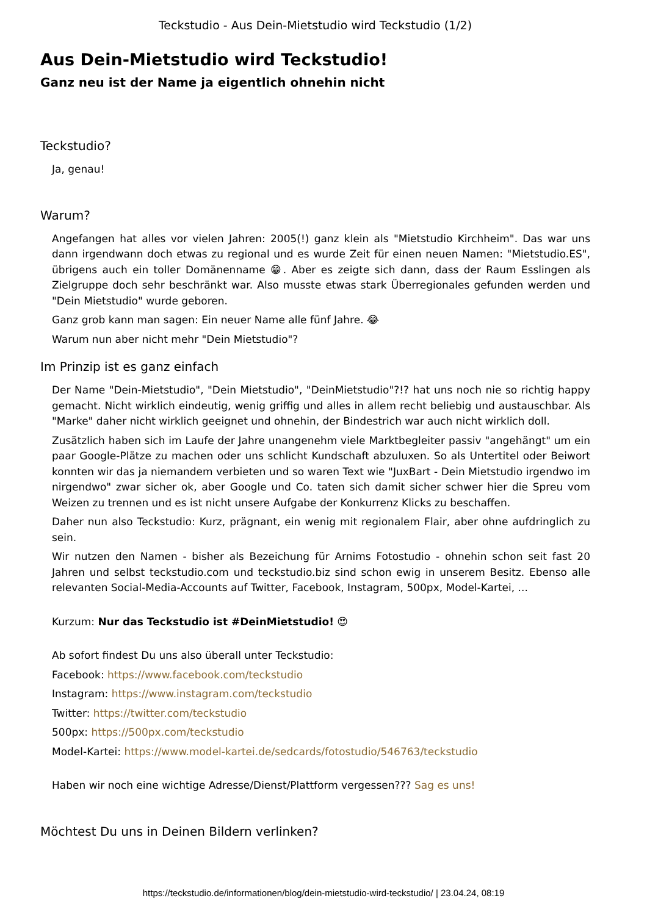Teckstudio - Aus Dein-Mietstudio wird Teckstudio (1/2)
Aus Dein-Mietstudio wird Teckstudio!
Ganz neu ist der Name ja eigentlich ohnehin nicht
Teckstudio?
Ja, genau!
Warum?
Angefangen hat alles vor vielen Jahren: 2005(!) ganz klein als "Mietstudio Kirchheim". Das war uns dann irgendwann doch etwas zu regional und es wurde Zeit für einen neuen Namen: "Mietstudio.ES", übrigens auch ein toller Domänenname 😁. Aber es zeigte sich dann, dass der Raum Esslingen als Zielgruppe doch sehr beschränkt war. Also musste etwas stark Überregionales gefunden werden und "Dein Mietstudio" wurde geboren.
Ganz grob kann man sagen: Ein neuer Name alle fünf Jahre. 😂
Warum nun aber nicht mehr "Dein Mietstudio"?
Im Prinzip ist es ganz einfach
Der Name "Dein-Mietstudio", "Dein Mietstudio", "DeinMietstudio"?!? hat uns noch nie so richtig happy gemacht. Nicht wirklich eindeutig, wenig griffig und alles in allem recht beliebig und austauschbar. Als "Marke" daher nicht wirklich geeignet und ohnehin, der Bindestrich war auch nicht wirklich doll.
Zusätzlich haben sich im Laufe der Jahre unangenehm viele Marktbegleiter passiv "angehängt" um ein paar Google-Plätze zu machen oder uns schlicht Kundschaft abzuluxen. So als Untertitel oder Beiwort konnten wir das ja niemandem verbieten und so waren Text wie "JuxBart - Dein Mietstudio irgendwo im nirgendwo" zwar sicher ok, aber Google und Co. taten sich damit sicher schwer hier die Spreu vom Weizen zu trennen und es ist nicht unsere Aufgabe der Konkurrenz Klicks zu beschaffen.
Daher nun also Teckstudio: Kurz, prägnant, ein wenig mit regionalem Flair, aber ohne aufdringlich zu sein.
Wir nutzen den Namen - bisher als Bezeichung für Arnims Fotostudio - ohnehin schon seit fast 20 Jahren und selbst teckstudio.com und teckstudio.biz sind schon ewig in unserem Besitz. Ebenso alle relevanten Social-Media-Accounts auf Twitter, Facebook, Instagram, 500px, Model-Kartei, ...
Kurzum: Nur das Teckstudio ist #DeinMietstudio! 😍
Ab sofort findest Du uns also überall unter Teckstudio:
Facebook: https://www.facebook.com/teckstudio
Instagram: https://www.instagram.com/teckstudio
Twitter: https://twitter.com/teckstudio
500px: https://500px.com/teckstudio
Model-Kartei: https://www.model-kartei.de/sedcards/fotostudio/546763/teckstudio
Haben wir noch eine wichtige Adresse/Dienst/Plattform vergessen??? Sag es uns!
Möchtest Du uns in Deinen Bildern verlinken?
https://teckstudio.de/informationen/blog/dein-mietstudio-wird-teckstudio/ | 23.04.24, 08:19